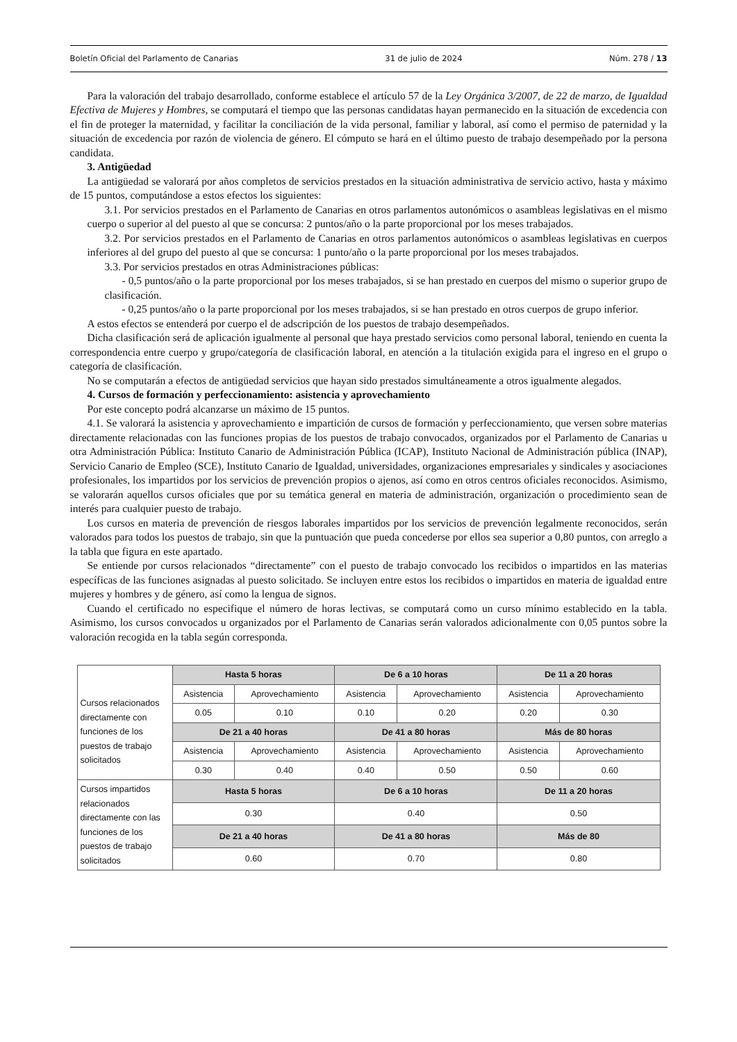Boletín Oficial del Parlamento de Canarias 31 de julio de 2024 Núm. 278 / 13
Para la valoración del trabajo desarrollado, conforme establece el artículo 57 de la Ley Orgánica 3/2007, de 22 de marzo, de Igualdad Efectiva de Mujeres y Hombres, se computará el tiempo que las personas candidatas hayan permanecido en la situación de excedencia con el fin de proteger la maternidad, y facilitar la conciliación de la vida personal, familiar y laboral, así como el permiso de paternidad y la situación de excedencia por razón de violencia de género. El cómputo se hará en el último puesto de trabajo desempeñado por la persona candidata.
3. Antigüedad
La antigüedad se valorará por años completos de servicios prestados en la situación administrativa de servicio activo, hasta y máximo de 15 puntos, computándose a estos efectos los siguientes:
3.1. Por servicios prestados en el Parlamento de Canarias en otros parlamentos autonómicos o asambleas legislativas en el mismo cuerpo o superior al del puesto al que se concursa: 2 puntos/año o la parte proporcional por los meses trabajados.
3.2. Por servicios prestados en el Parlamento de Canarias en otros parlamentos autonómicos o asambleas legislativas en cuerpos inferiores al del grupo del puesto al que se concursa: 1 punto/año o la parte proporcional por los meses trabajados.
3.3. Por servicios prestados en otras Administraciones públicas:
- 0,5 puntos/año o la parte proporcional por los meses trabajados, si se han prestado en cuerpos del mismo o superior grupo de clasificación.
- 0,25 puntos/año o la parte proporcional por los meses trabajados, si se han prestado en otros cuerpos de grupo inferior.
A estos efectos se entenderá por cuerpo el de adscripción de los puestos de trabajo desempeñados.
Dicha clasificación será de aplicación igualmente al personal que haya prestado servicios como personal laboral, teniendo en cuenta la correspondencia entre cuerpo y grupo/categoría de clasificación laboral, en atención a la titulación exigida para el ingreso en el grupo o categoría de clasificación.
No se computarán a efectos de antigüedad servicios que hayan sido prestados simultáneamente a otros igualmente alegados.
4. Cursos de formación y perfeccionamiento: asistencia y aprovechamiento
Por este concepto podrá alcanzarse un máximo de 15 puntos.
4.1. Se valorará la asistencia y aprovechamiento e impartición de cursos de formación y perfeccionamiento, que versen sobre materias directamente relacionadas con las funciones propias de los puestos de trabajo convocados, organizados por el Parlamento de Canarias u otra Administración Pública: Instituto Canario de Administración Pública (ICAP), Instituto Nacional de Administración pública (INAP), Servicio Canario de Empleo (SCE), Instituto Canario de Igualdad, universidades, organizaciones empresariales y sindicales y asociaciones profesionales, los impartidos por los servicios de prevención propios o ajenos, así como en otros centros oficiales reconocidos. Asimismo, se valorarán aquellos cursos oficiales que por su temática general en materia de administración, organización o procedimiento sean de interés para cualquier puesto de trabajo.
Los cursos en materia de prevención de riesgos laborales impartidos por los servicios de prevención legalmente reconocidos, serán valorados para todos los puestos de trabajo, sin que la puntuación que pueda concederse por ellos sea superior a 0,80 puntos, con arreglo a la tabla que figura en este apartado.
Se entiende por cursos relacionados “directamente” con el puesto de trabajo convocado los recibidos o impartidos en las materias específicas de las funciones asignadas al puesto solicitado. Se incluyen entre estos los recibidos o impartidos en materia de igualdad entre mujeres y hombres y de género, así como la lengua de signos.
Cuando el certificado no especifique el número de horas lectivas, se computará como un curso mínimo establecido en la tabla. Asimismo, los cursos convocados u organizados por el Parlamento de Canarias serán valorados adicionalmente con 0,05 puntos sobre la valoración recogida en la tabla según corresponda.
| Cursos relacionados directamente con funciones de los puestos de trabajo solicitados | Hasta 5 horas | | De 6 a 10 horas | | De 11 a 20 horas | |
| | Asistencia | Aprovechamiento | Asistencia | Aprovechamiento | Asistencia | Aprovechamiento |
| | 0.05 | 0.10 | 0.10 | 0.20 | 0.20 | 0.30 |
| | De 21 a 40 horas | | De 41 a 80 horas | | Más de 80 horas | |
| | Asistencia | Aprovechamiento | Asistencia | Aprovechamiento | Asistencia | Aprovechamiento |
| | 0.30 | 0.40 | 0.40 | 0.50 | 0.50 | 0.60 |
| Cursos impartidos relacionados directamente con las funciones de los puestos de trabajo solicitados | Hasta 5 horas | | De 6 a 10 horas | | De 11 a 20 horas | |
| | 0.30 | | 0.40 | | 0.50 | |
| | De 21 a 40 horas | | De 41 a 80 horas | | Más de 80 | |
| | 0.60 | | 0.70 | | 0.80 | |